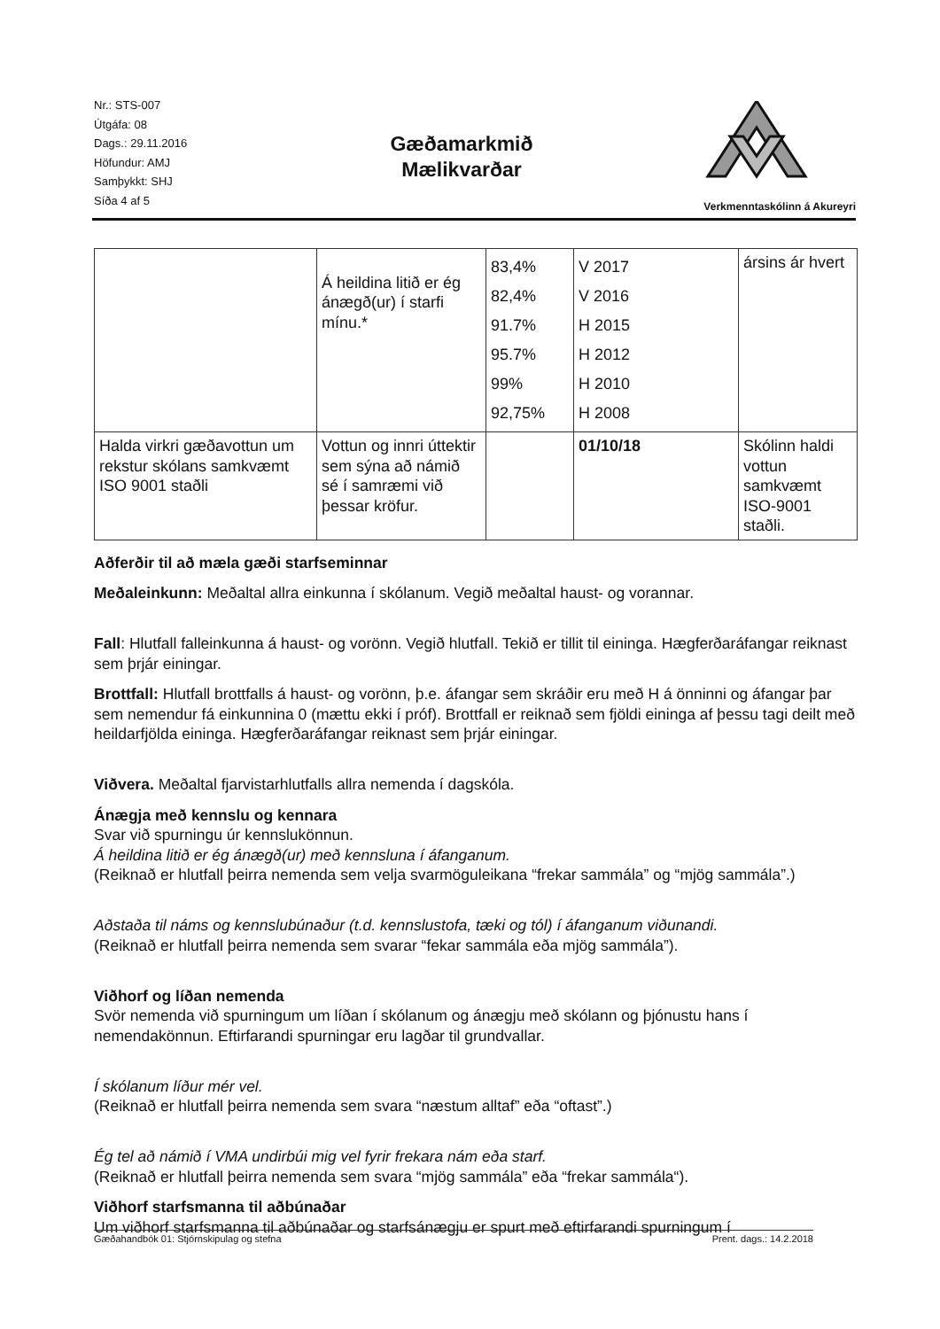Nr.: STS-007
Útgáfa: 08
Dags.: 29.11.2016
Höfundur: AMJ
Samþykkt: SHJ
Síða 4 af 5
Gæðamarkmið
Mælikvarðar
Verkmenntaskólinn á Akureyri
| | Á heildina litið er ég ánægð(ur) í starfi mínu.* | 83,4% 82,4% 91.7% 95.7% 99% 92,75% | V 2017 V 2016 H 2015 H 2012 H 2010 H 2008 | ársins ár hvert |
| Halda virkri gæðavottun um rekstur skólans samkvæmt ISO 9001 staðli | Vottun og innri úttektir sem sýna að námið sé í samræmi við þessar kröfur. | | 01/10/18 | Skólinn haldi vottun samkvæmt ISO-9001 staðli. |
Aðferðir til að mæla gæði starfseminnar
Meðaleinkunn: Meðaltal allra einkunna í skólanum. Vegið meðaltal haust- og vorannar.
Fall: Hlutfall falleinkunna á haust- og vorönn. Vegið hlutfall. Tekið er tillit til eininga. Hægferðaráfangar reiknast sem þrjár einingar.
Brottfall: Hlutfall brottfalls á haust- og vorönn, þ.e. áfangar sem skráðir eru með H á önninni og áfangar þar sem nemendur fá einkunnina 0 (mættu ekki í próf). Brottfall er reiknað sem fjöldi eininga af þessu tagi deilt með heildarfjölda eininga. Hægferðaráfangar reiknast sem þrjár einingar.
Viðvera. Meðaltal fjarvistarhlutfalls allra nemenda í dagskóla.
Ánægja með kennslu og kennara
Svar við spurningu úr kennslukönnun.
Á heildina litið er ég ánægð(ur) með kennsluna í áfanganum.
(Reiknað er hlutfall þeirra nemenda sem velja svarmöguleikana “frekar sammála” og “mjög sammála”.)
Aðstaða til náms og kennslubúnaður (t.d. kennslustofa, tæki og tól) í áfanganum viðunandi.
(Reiknað er hlutfall þeirra nemenda sem svarar “fekar sammála eða mjög sammála”).
Viðhorf og líðan nemenda
Svör nemenda við spurningum um líðan í skólanum og ánægju með skólann og þjónustu hans í nemendakönnun. Eftirfarandi spurningar eru lagðar til grundvallar.
Í skólanum líður mér vel.
(Reiknað er hlutfall þeirra nemenda sem svara “næstum alltaf” eða “oftast”.)
Ég tel að námið í VMA undirbúi mig vel fyrir frekara nám eða starf.
(Reiknað er hlutfall þeirra nemenda sem svara “mjög sammála” eða “frekar sammála“).
Viðhorf starfsmanna til aðbúnaðar
Um viðhorf starfsmanna til aðbúnaðar og starfsánægju er spurt með eftirfarandi spurningum í
Gæðahandbók 01: Stjórnskipulag og stefna Prent. dags.: 14.2.2018